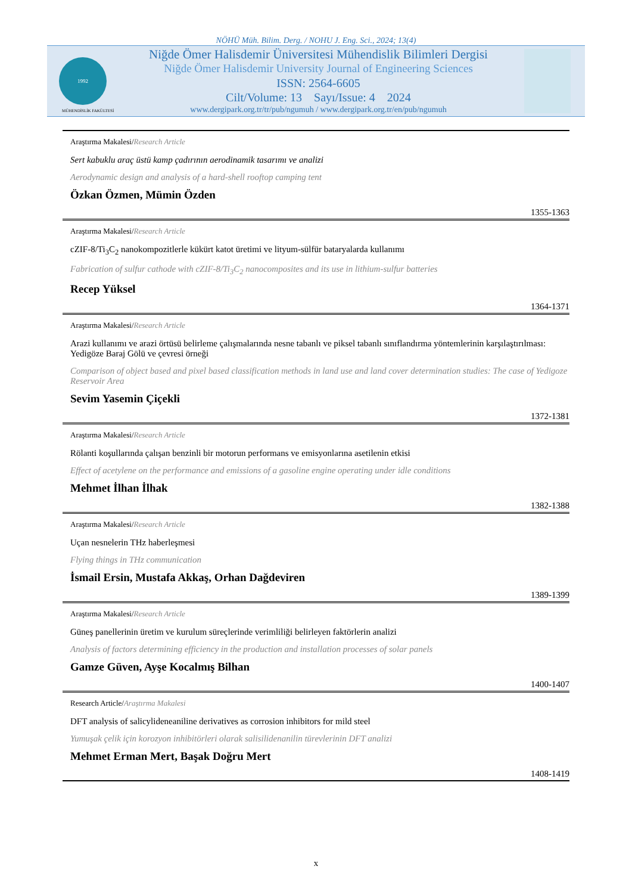NÖHÜ Müh. Bilim. Derg. / NOHU J. Eng. Sci., 2024; 13(4)
1992
Niğde Ömer Halisdemir Üniversitesi Mühendislik Bilimleri Dergisi
Niğde Ömer Halisdemir University Journal of Engineering Sciences
ISSN: 2564-6605
Cilt/Volume: 13 Sayı/Issue: 4 2024
www.dergipark.org.tr/tr/pub/ngumuh / www.dergipark.org.tr/en/pub/ngumuh
MÜHENDİSLİK FAKÜLTESİ
Araştırma Makalesi/Research Article
Sert kabuklu araç üstü kamp çadırının aerodinamik tasarımı ve analizi
Aerodynamic design and analysis of a hard-shell rooftop camping tent
Özkan Özmen, Mümin Özden
1355-1363
Araştırma Makalesi/Research Article
cZIF-8/Ti<sub>3</sub>C<sub>2</sub> nanokompozitlerle kükürt katot üretimi ve lityum-sülfür bataryalarda kullanımı
Fabrication of sulfur cathode with cZIF-8/Ti<sub>3</sub>C<sub>2</sub> nanocomposites and its use in lithium-sulfur batteries
Recep Yüksel
1364-1371
Araştırma Makalesi/Research Article
Arazi kullanımı ve arazi örtüsü belirleme çalışmalarında nesne tabanlı ve piksel tabanlı sınıflandırma yöntemlerinin karşılaştırılması: Yedigöze Baraj Gölü ve çevresi örneği
Comparison of object based and pixel based classification methods in land use and land cover determination studies: The case of Yedigoze Reservoir Area
Sevim Yasemin Çiçekli
1372-1381
Araştırma Makalesi/Research Article
Rölanti koşullarında çalışan benzinli bir motorun performans ve emisyonlarına asetilenin etkisi
Effect of acetylene on the performance and emissions of a gasoline engine operating under idle conditions
Mehmet İlhan İlhak
1382-1388
Araştırma Makalesi/Research Article
Uçan nesnelerin THz haberleşmesi
Flying things in THz communication
İsmail Ersin, Mustafa Akkaş, Orhan Dağdeviren
1389-1399
Araştırma Makalesi/Research Article
Güneş panellerinin üretim ve kurulum süreçlerinde verimliliği belirleyen faktörlerin analizi
Analysis of factors determining efficiency in the production and installation processes of solar panels
Gamze Güven, Ayşe Kocalmış Bilhan
1400-1407
Research Article/Araştırma Makalesi
DFT analysis of salicylideneaniline derivatives as corrosion inhibitors for mild steel
Yumuşak çelik için korozyon inhibitörleri olarak salisilidenanilin türevlerinin DFT analizi
Mehmet Erman Mert, Başak Doğru Mert
1408-1419
x